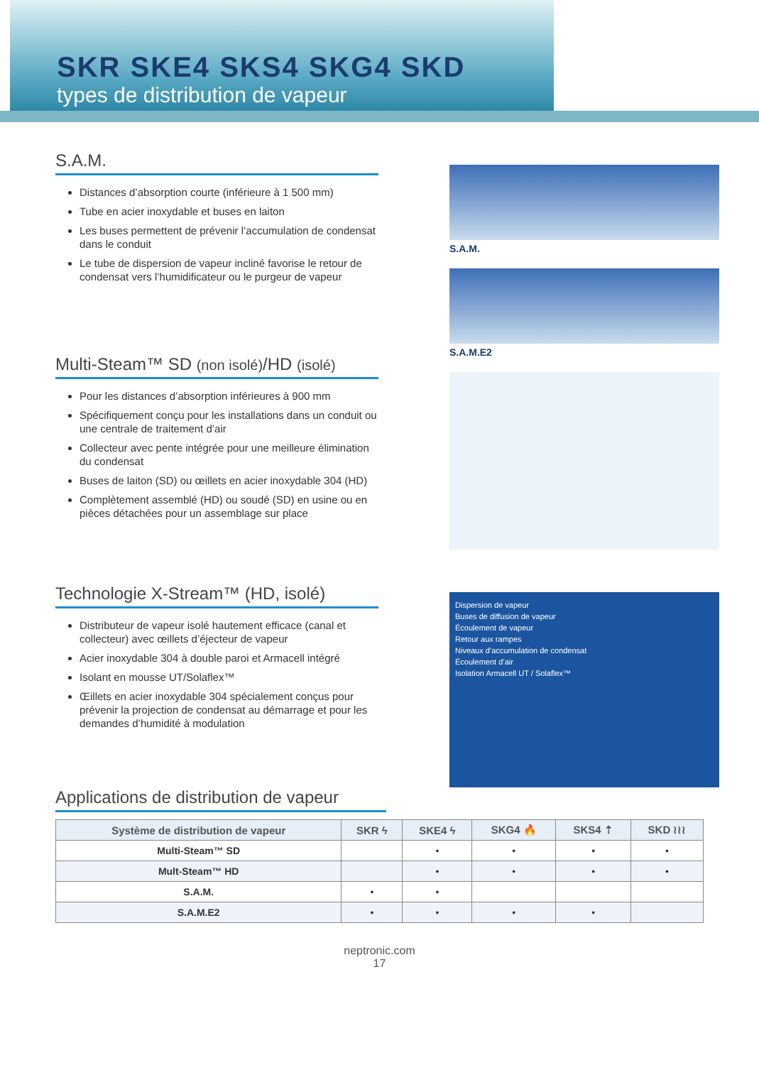SKR SKE4 SKS4 SKG4 SKD
types de distribution de vapeur
S.A.M.
Distances d’absorption courte (inférieure à 1 500 mm)
Tube en acier inoxydable et buses en laiton
Les buses permettent de prévenir l’accumulation de condensat dans le conduit
Le tube de dispersion de vapeur incliné favorise le retour de condensat vers l’humidificateur ou le purgeur de vapeur
Multi-Steam™ SD (non isolé)/HD (isolé)
Pour les distances d’absorption inférieures à 900 mm
Spécifiquement conçu pour les installations dans un conduit ou une centrale de traitement d’air
Collecteur avec pente intégrée pour une meilleure élimination du condensat
Buses de laiton (SD) ou œillets en acier inoxydable 304 (HD)
Complètement assemblé (HD) ou soudé (SD) en usine ou en pièces détachées pour un assemblage sur place
Technologie X-Stream™ (HD, isolé)
Distributeur de vapeur isolé hautement efficace (canal et collecteur) avec œillets d’éjecteur de vapeur
Acier inoxydable 304 à double paroi et Armacell intégré
Isolant en mousse UT/Solaflex™
Œillets en acier inoxydable 304 spécialement conçus pour prévenir la projection de condensat au démarrage et pour les demandes d’humidité à modulation
S.A.M.
S.A.M.E2
Dispersion de vapeur
Buses de diffusion de vapeur
Écoulement de vapeur
Retour aux rampes
Niveaux d’accumulation de condensat
Écoulement d’air
Isolation Armacell UT / Solaflex™
Applications de distribution de vapeur
| Système de distribution de vapeur | SKR ϟ | SKE4 ϟ | SKG4 🔥 | SKS4 ⇡ | SKD ≀≀≀ |
| --- | --- | --- | --- | --- | --- |
| Multi-Steam™ SD | | • | • | • | • |
| Mult-Steam™ HD | | • | • | • | • |
| S.A.M. | • | • | | | |
| S.A.M.E2 | • | • | • | • | |
neptronic.com
17